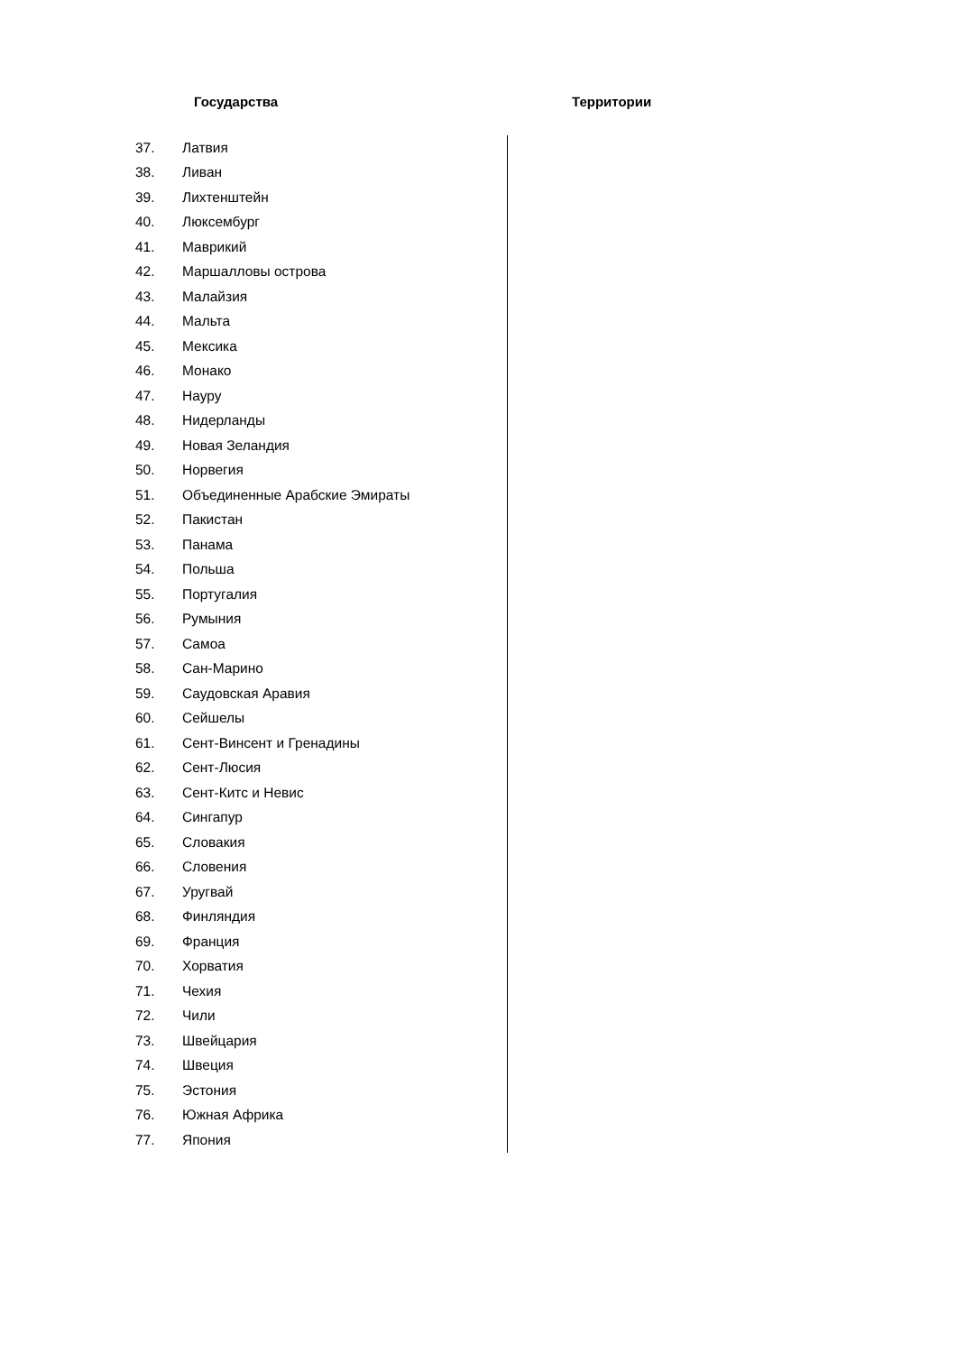Государства Территории
| 37. | Латвия |
| 38. | Ливан |
| 39. | Лихтенштейн |
| 40. | Люксембург |
| 41. | Маврикий |
| 42. | Маршалловы острова |
| 43. | Малайзия |
| 44. | Мальта |
| 45. | Мексика |
| 46. | Монако |
| 47. | Науру |
| 48. | Нидерланды |
| 49. | Новая Зеландия |
| 50. | Норвегия |
| 51. | Объединенные Арабские Эмираты |
| 52. | Пакистан |
| 53. | Панама |
| 54. | Польша |
| 55. | Португалия |
| 56. | Румыния |
| 57. | Самоа |
| 58. | Сан-Марино |
| 59. | Саудовская Аравия |
| 60. | Сейшелы |
| 61. | Сент-Винсент и Гренадины |
| 62. | Сент-Люсия |
| 63. | Сент-Китс и Невис |
| 64. | Сингапур |
| 65. | Словакия |
| 66. | Словения |
| 67. | Уругвай |
| 68. | Финляндия |
| 69. | Франция |
| 70. | Хорватия |
| 71. | Чехия |
| 72. | Чили |
| 73. | Швейцария |
| 74. | Швеция |
| 75. | Эстония |
| 76. | Южная Африка |
| 77. | Япония |